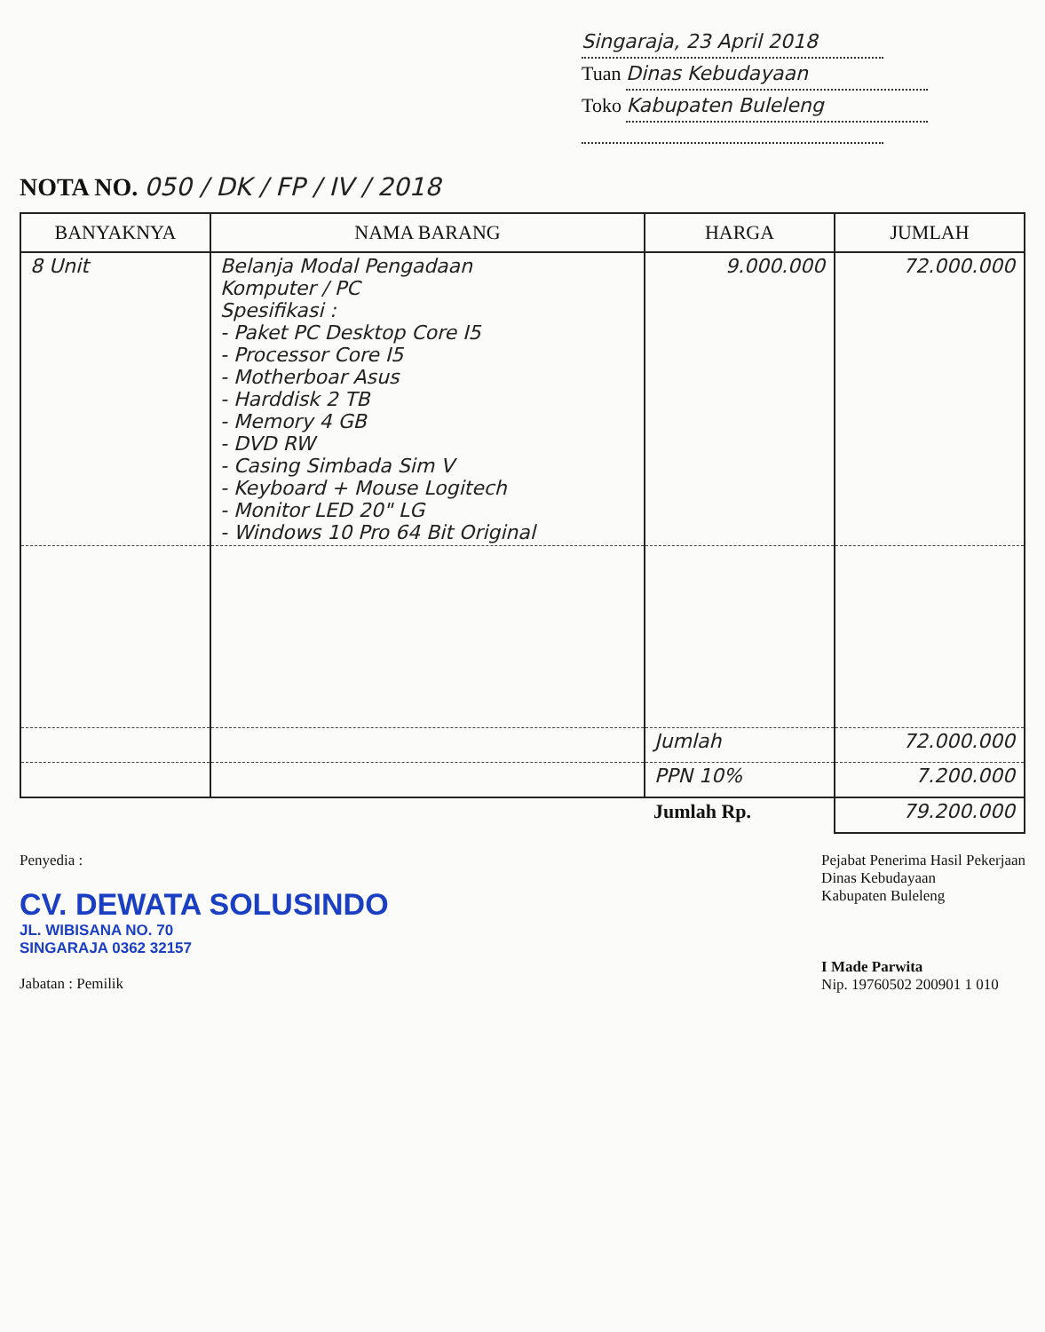Singaraja, 23 April 2018
Tuan Dinas Kebudayaan
Toko Kabupaten Buleleng
NOTA NO. 050 / DK / FP / IV / 2018
| BANYAKNYA | NAMA BARANG | HARGA | JUMLAH |
| --- | --- | --- | --- |
| 8 Unit | Belanja Modal Pengadaan Komputer / PC Spesifikasi : - Paket PC Desktop Core I5 - Processor Core I5 - Motherboar Asus - Harddisk 2 TB - Memory 4 GB - DVD RW - Casing Simbada Sim V - Keyboard + Mouse Logitech - Monitor LED 20" LG - Windows 10 Pro 64 Bit Original | 9.000.000 | 72.000.000 |
| | | Jumlah | 72.000.000 |
| | | PPN 10% | 7.200.000 |
| | | Jumlah Rp. | 79.200.000 |
Penyedia :
CV. DEWATA SOLUSINDO
JL. WIBISANA NO. 70
SINGARAJA 0362 32157
Jabatan : Pemilik
Pejabat Penerima Hasil Pekerjaan
Dinas Kebudayaan
Kabupaten Buleleng
I Made Parwita
Nip. 19760502 200901 1 010